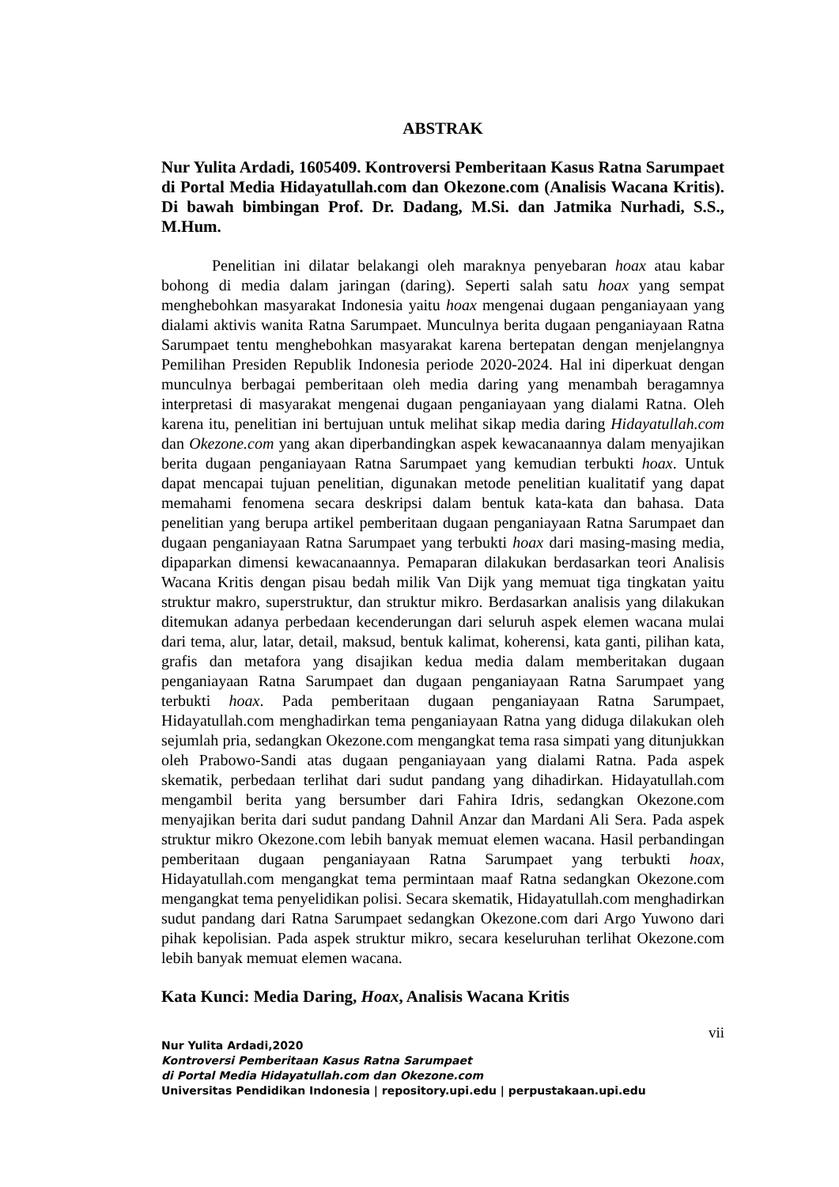ABSTRAK
Nur Yulita Ardadi, 1605409. Kontroversi Pemberitaan Kasus Ratna Sarumpaet di Portal Media Hidayatullah.com dan Okezone.com (Analisis Wacana Kritis). Di bawah bimbingan Prof. Dr. Dadang, M.Si. dan Jatmika Nurhadi, S.S., M.Hum.
Penelitian ini dilatar belakangi oleh maraknya penyebaran hoax atau kabar bohong di media dalam jaringan (daring). Seperti salah satu hoax yang sempat menghebohkan masyarakat Indonesia yaitu hoax mengenai dugaan penganiayaan yang dialami aktivis wanita Ratna Sarumpaet. Munculnya berita dugaan penganiayaan Ratna Sarumpaet tentu menghebohkan masyarakat karena bertepatan dengan menjelangnya Pemilihan Presiden Republik Indonesia periode 2020-2024. Hal ini diperkuat dengan munculnya berbagai pemberitaan oleh media daring yang menambah beragamnya interpretasi di masyarakat mengenai dugaan penganiayaan yang dialami Ratna. Oleh karena itu, penelitian ini bertujuan untuk melihat sikap media daring Hidayatullah.com dan Okezone.com yang akan diperbandingkan aspek kewacanaannya dalam menyajikan berita dugaan penganiayaan Ratna Sarumpaet yang kemudian terbukti hoax. Untuk dapat mencapai tujuan penelitian, digunakan metode penelitian kualitatif yang dapat memahami fenomena secara deskripsi dalam bentuk kata-kata dan bahasa. Data penelitian yang berupa artikel pemberitaan dugaan penganiayaan Ratna Sarumpaet dan dugaan penganiayaan Ratna Sarumpaet yang terbukti hoax dari masing-masing media, dipaparkan dimensi kewacanaannya. Pemaparan dilakukan berdasarkan teori Analisis Wacana Kritis dengan pisau bedah milik Van Dijk yang memuat tiga tingkatan yaitu struktur makro, superstruktur, dan struktur mikro. Berdasarkan analisis yang dilakukan ditemukan adanya perbedaan kecenderungan dari seluruh aspek elemen wacana mulai dari tema, alur, latar, detail, maksud, bentuk kalimat, koherensi, kata ganti, pilihan kata, grafis dan metafora yang disajikan kedua media dalam memberitakan dugaan penganiayaan Ratna Sarumpaet dan dugaan penganiayaan Ratna Sarumpaet yang terbukti hoax. Pada pemberitaan dugaan penganiayaan Ratna Sarumpaet, Hidayatullah.com menghadirkan tema penganiayaan Ratna yang diduga dilakukan oleh sejumlah pria, sedangkan Okezone.com mengangkat tema rasa simpati yang ditunjukkan oleh Prabowo-Sandi atas dugaan penganiayaan yang dialami Ratna. Pada aspek skematik, perbedaan terlihat dari sudut pandang yang dihadirkan. Hidayatullah.com mengambil berita yang bersumber dari Fahira Idris, sedangkan Okezone.com menyajikan berita dari sudut pandang Dahnil Anzar dan Mardani Ali Sera. Pada aspek struktur mikro Okezone.com lebih banyak memuat elemen wacana. Hasil perbandingan pemberitaan dugaan penganiayaan Ratna Sarumpaet yang terbukti hoax, Hidayatullah.com mengangkat tema permintaan maaf Ratna sedangkan Okezone.com mengangkat tema penyelidikan polisi. Secara skematik, Hidayatullah.com menghadirkan sudut pandang dari Ratna Sarumpaet sedangkan Okezone.com dari Argo Yuwono dari pihak kepolisian. Pada aspek struktur mikro, secara keseluruhan terlihat Okezone.com lebih banyak memuat elemen wacana.
Kata Kunci: Media Daring, Hoax, Analisis Wacana Kritis
vii
Nur Yulita Ardadi,2020
Kontroversi Pemberitaan Kasus Ratna Sarumpaet
di Portal Media Hidayatullah.com dan Okezone.com
Universitas Pendidikan Indonesia | repository.upi.edu | perpustakaan.upi.edu